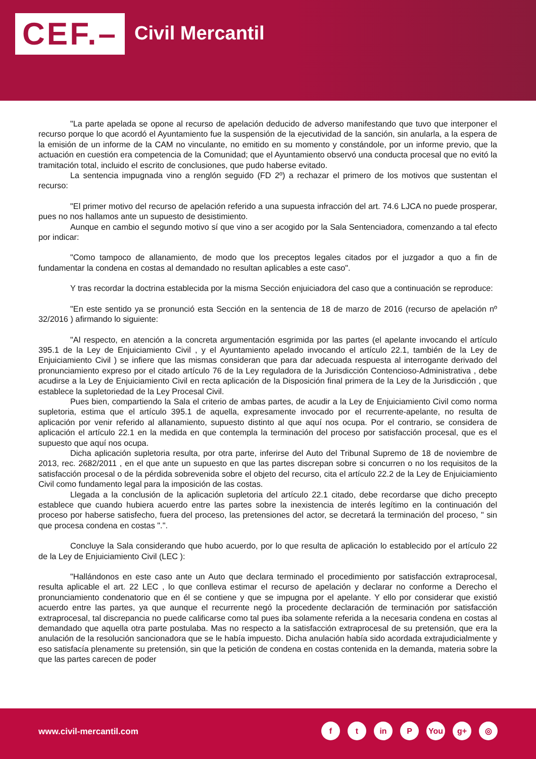CEF.– Civil Mercantil
"La parte apelada se opone al recurso de apelación deducido de adverso manifestando que tuvo que interponer el recurso porque lo que acordó el Ayuntamiento fue la suspensión de la ejecutividad de la sanción, sin anularla, a la espera de la emisión de un informe de la CAM no vinculante, no emitido en su momento y constándole, por un informe previo, que la actuación en cuestión era competencia de la Comunidad; que el Ayuntamiento observó una conducta procesal que no evitó la tramitación total, incluido el escrito de conclusiones, que pudo haberse evitado.
La sentencia impugnada vino a renglón seguido (FD 2º) a rechazar el primero de los motivos que sustentan el recurso:
"El primer motivo del recurso de apelación referido a una supuesta infracción del art. 74.6 LJCA no puede prosperar, pues no nos hallamos ante un supuesto de desistimiento.
Aunque en cambio el segundo motivo sí que vino a ser acogido por la Sala Sentenciadora, comenzando a tal efecto por indicar:
"Como tampoco de allanamiento, de modo que los preceptos legales citados por el juzgador a quo a fin de fundamentar la condena en costas al demandado no resultan aplicables a este caso".
Y tras recordar la doctrina establecida por la misma Sección enjuiciadora del caso que a continuación se reproduce:
"En este sentido ya se pronunció esta Sección en la sentencia de 18 de marzo de 2016 (recurso de apelación nº 32/2016 ) afirmando lo siguiente:
"Al respecto, en atención a la concreta argumentación esgrimida por las partes (el apelante invocando el artículo 395.1 de la Ley de Enjuiciamiento Civil , y el Ayuntamiento apelado invocando el artículo 22.1, también de la Ley de Enjuiciamiento Civil ) se infiere que las mismas consideran que para dar adecuada respuesta al interrogante derivado del pronunciamiento expreso por el citado artículo 76 de la Ley reguladora de la Jurisdicción Contencioso-Administrativa , debe acudirse a la Ley de Enjuiciamiento Civil en recta aplicación de la Disposición final primera de la Ley de la Jurisdicción , que establece la supletoriedad de la Ley Procesal Civil.
Pues bien, compartiendo la Sala el criterio de ambas partes, de acudir a la Ley de Enjuiciamiento Civil como norma supletoria, estima que el artículo 395.1 de aquella, expresamente invocado por el recurrente-apelante, no resulta de aplicación por venir referido al allanamiento, supuesto distinto al que aquí nos ocupa. Por el contrario, se considera de aplicación el artículo 22.1 en la medida en que contempla la terminación del proceso por satisfacción procesal, que es el supuesto que aquí nos ocupa.
Dicha aplicación supletoria resulta, por otra parte, inferirse del Auto del Tribunal Supremo de 18 de noviembre de 2013, rec. 2682/2011 , en el que ante un supuesto en que las partes discrepan sobre si concurren o no los requisitos de la satisfacción procesal o de la pérdida sobrevenida sobre el objeto del recurso, cita el artículo 22.2 de la Ley de Enjuiciamiento Civil como fundamento legal para la imposición de las costas.
Llegada a la conclusión de la aplicación supletoria del artículo 22.1 citado, debe recordarse que dicho precepto establece que cuando hubiera acuerdo entre las partes sobre la inexistencia de interés legítimo en la continuación del proceso por haberse satisfecho, fuera del proceso, las pretensiones del actor, se decretará la terminación del proceso, " sin que procesa condena en costas ".".
Concluye la Sala considerando que hubo acuerdo, por lo que resulta de aplicación lo establecido por el artículo 22 de la Ley de Enjuiciamiento Civil (LEC ):
"Hallándonos en este caso ante un Auto que declara terminado el procedimiento por satisfacción extraprocesal, resulta aplicable el art. 22 LEC , lo que conlleva estimar el recurso de apelación y declarar no conforme a Derecho el pronunciamiento condenatorio que en él se contiene y que se impugna por el apelante. Y ello por considerar que existió acuerdo entre las partes, ya que aunque el recurrente negó la procedente declaración de terminación por satisfacción extraprocesal, tal discrepancia no puede calificarse como tal pues iba solamente referida a la necesaria condena en costas al demandado que aquella otra parte postulaba. Mas no respecto a la satisfacción extraprocesal de su pretensión, que era la anulación de la resolución sancionadora que se le había impuesto. Dicha anulación había sido acordada extrajudicialmente y eso satisfacía plenamente su pretensión, sin que la petición de condena en costas contenida en la demanda, materia sobre la que las partes carecen de poder
www.civil-mercantil.com
ft in P You g+ ◎